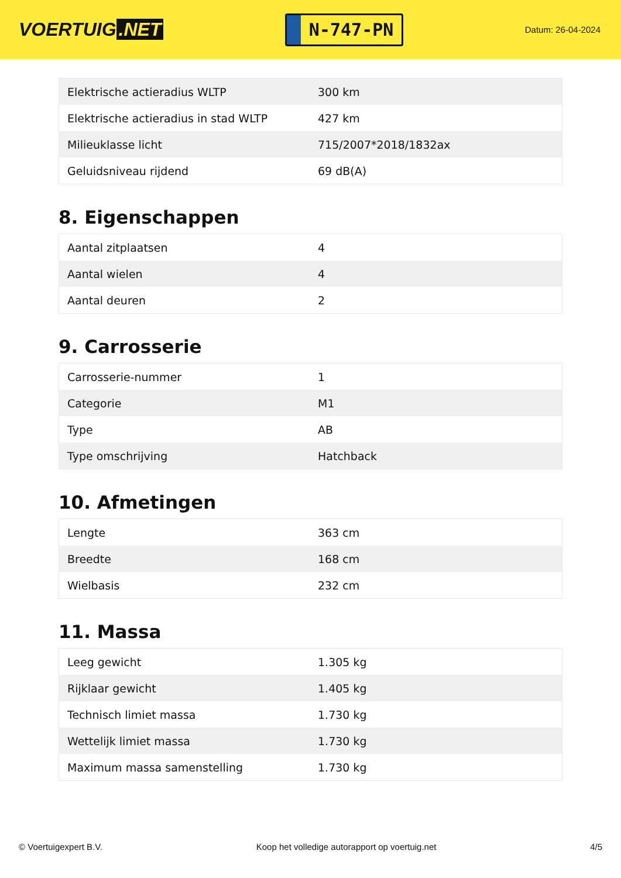VOERTUIG.NET
N-747-PN
Datum: 26-04-2024
| Elektrische actieradius WLTP | 300 km |
| Elektrische actieradius in stad WLTP | 427 km |
| Milieuklasse licht | 715/2007*2018/1832ax |
| Geluidsniveau rijdend | 69 dB(A) |
8. Eigenschappen
| Aantal zitplaatsen | 4 |
| Aantal wielen | 4 |
| Aantal deuren | 2 |
9. Carrosserie
| Carrosserie-nummer | 1 |
| Categorie | M1 |
| Type | AB |
| Type omschrijving | Hatchback |
10. Afmetingen
| Lengte | 363 cm |
| Breedte | 168 cm |
| Wielbasis | 232 cm |
11. Massa
| Leeg gewicht | 1.305 kg |
| Rijklaar gewicht | 1.405 kg |
| Technisch limiet massa | 1.730 kg |
| Wettelijk limiet massa | 1.730 kg |
| Maximum massa samenstelling | 1.730 kg |
© Voertuigexpert B.V. Koop het volledige autorapport op voertuig.net 4/5